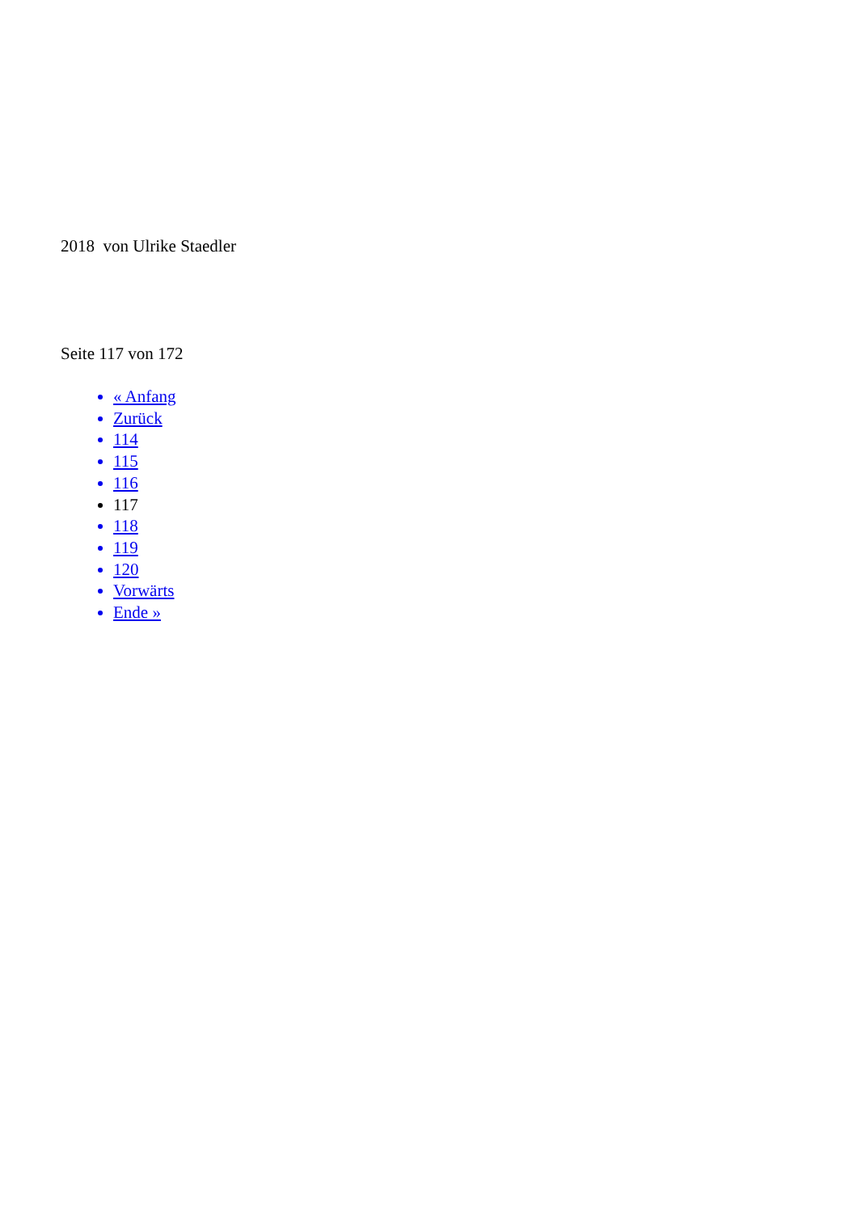2018 von Ulrike Staedler
Seite 117 von 172
« Anfang
Zurück
114
115
116
117
118
119
120
Vorwärts
Ende »